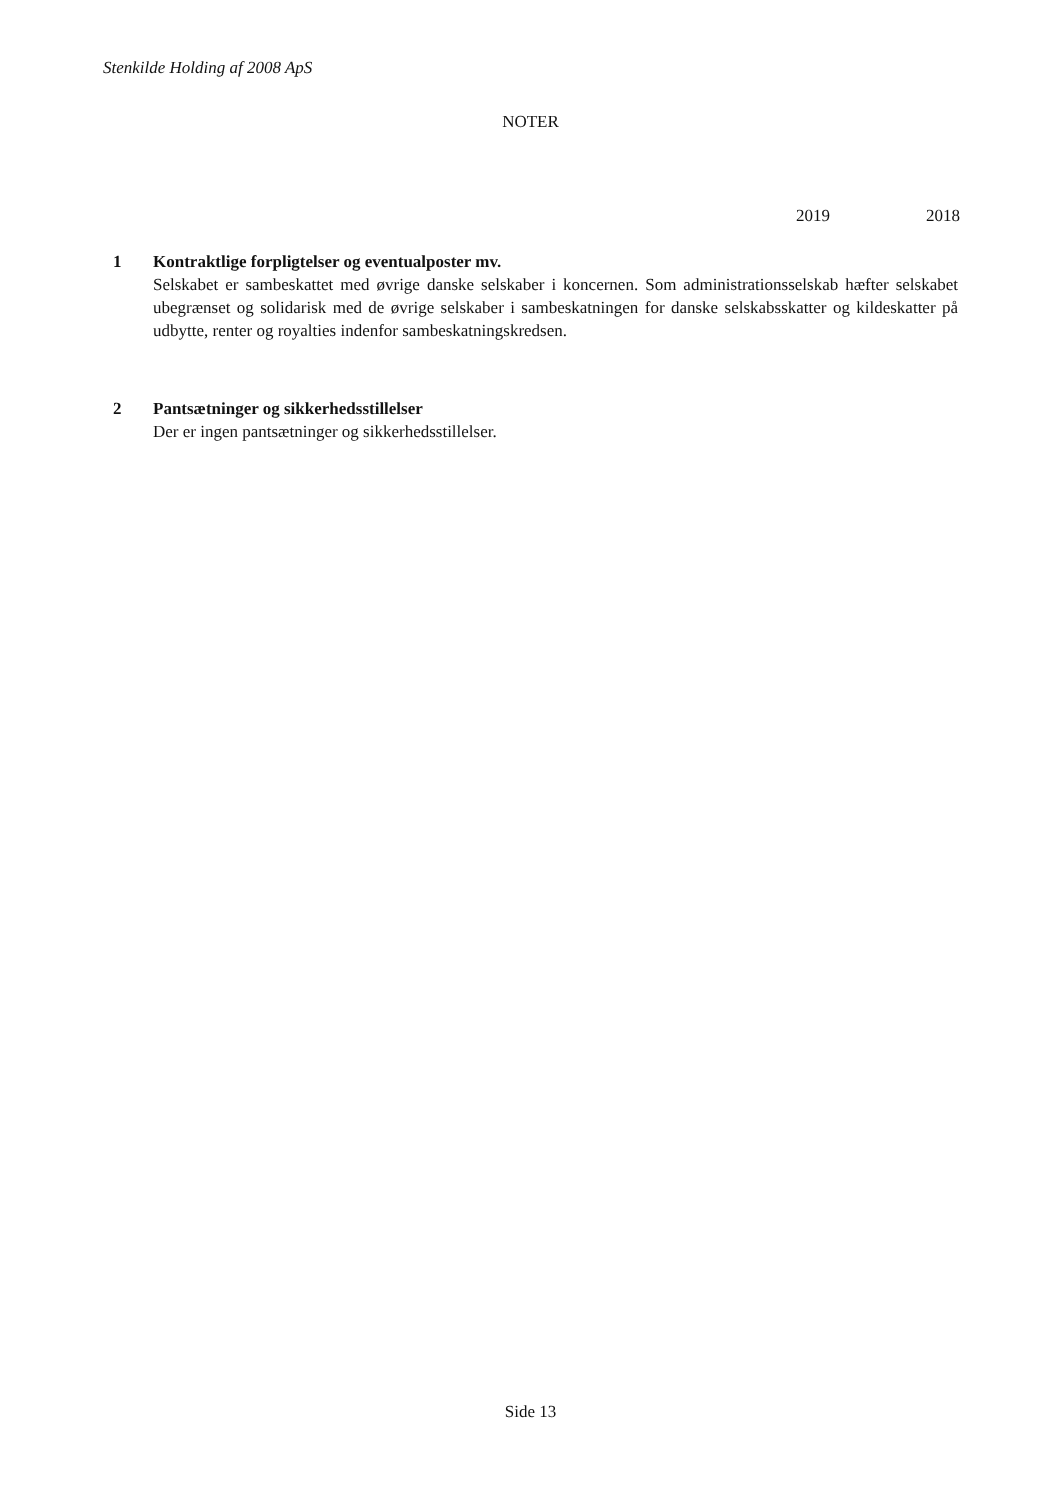Stenkilde Holding af 2008 ApS
NOTER
2019 2018
1 Kontraktlige forpligtelser og eventualposter mv.
Selskabet er sambeskattet med øvrige danske selskaber i koncernen. Som administrationsselskab hæfter selskabet ubegrænset og solidarisk med de øvrige selskaber i sambeskatningen for danske selskabsskatter og kildeskatter på udbytte, renter og royalties indenfor sambeskatningskredsen.
2 Pantsætninger og sikkerhedsstillelser
Der er ingen pantsætninger og sikkerhedsstillelser.
Side 13